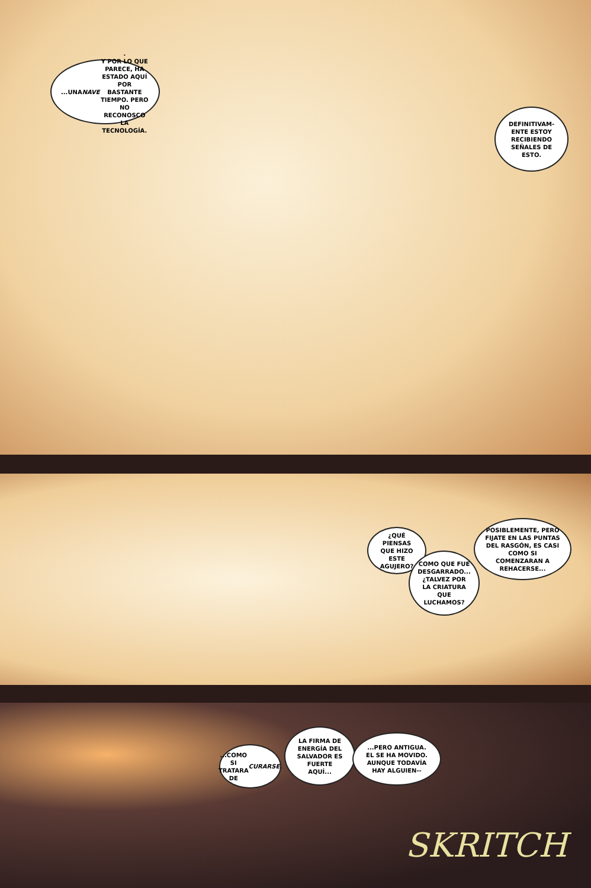...UNA NAVE.
Y POR LO QUE PARECE, HA ESTADO AQUÍ POR BASTANTE TIEMPO. PERO NO RECONOSCO LA TECNOLOGÍA.
DEFINITIVAM-ENTE ESTOY RECIBIENDO SEÑALES DE ESTO.
¿QUÉ PIENSAS QUE HIZO ESTE AGUJERO?
COMO QUE FUE DESGARRADO... ¿TALVEZ POR LA CRIATURA QUE LUCHAMOS?
POSIBLEMENTE, PERO FIJATE EN LAS PUNTAS DEL RASGÓN, ES CASI COMO SI COMENZARAN A REHACERSE...
...COMO SI TRATARA DE CURARSE.
LA FIRMA DE ENERGÍA DEL SALVADOR ES FUERTE AQUÍ...
...PERO ANTIGUA. EL SE HA MOVIDO. AUNQUE TODAVÍA HAY ALGUIEN--
SKRITCH